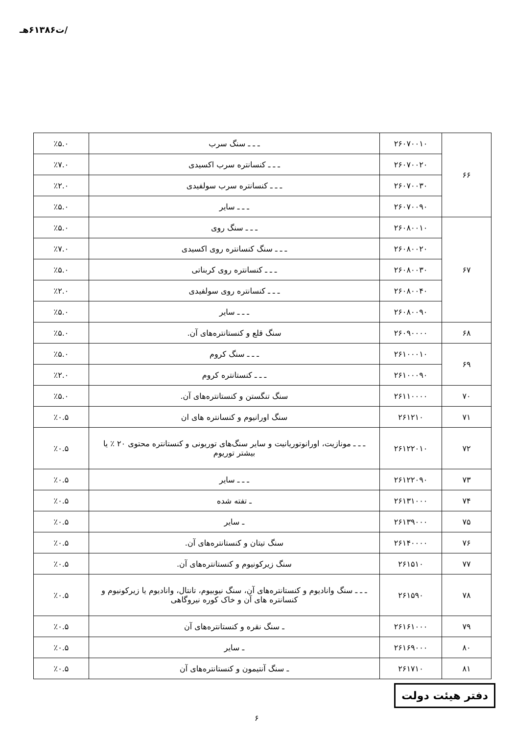/ت۶۱۳۸۶هـ
| ۶۶ | ۲۶۰۷۰۰۱۰ | ـ ـ ـ سنگ سرب | ٪۵.۰ |
| | ۲۶۰۷۰۰۲۰ | ـ ـ ـ کنسانتره سرب اکسیدی | ٪۷.۰ |
| | ۲۶۰۷۰۰۳۰ | ـ ـ ـ کنسانتره سرب سولفیدی | ٪۲.۰ |
| | ۲۶۰۷۰۰۹۰ | ـ ـ ـ سایر | ٪۵.۰ |
| ۶۷ | ۲۶۰۸۰۰۱۰ | ـ ـ ـ سنگ روی | ٪۵.۰ |
| | ۲۶۰۸۰۰۲۰ | ـ ـ ـ سنگ کنسانتره روی اکسیدی | ٪۷.۰ |
| | ۲۶۰۸۰۰۳۰ | ـ ـ ـ کنسانتره روی کربناتی | ٪۵.۰ |
| | ۲۶۰۸۰۰۴۰ | ـ ـ ـ کنسانتره روی سولفیدی | ٪۲.۰ |
| | ۲۶۰۸۰۰۹۰ | ـ ـ ـ سایر | ٪۵.۰ |
| ۶۸ | ۲۶۰۹۰۰۰۰ | سنگ قلع و کنستانتره‌های آن. | ٪۵.۰ |
| ۶۹ | ۲۶۱۰۰۰۱۰ | ـ ـ ـ سنگ کروم | ٪۵.۰ |
| | ۲۶۱۰۰۰۹۰ | ـ ـ ـ کنستانتره کروم | ٪۲.۰ |
| ۷۰ | ۲۶۱۱۰۰۰۰ | سنگ تنگستن و کنستانتره‌های آن. | ٪۵.۰ |
| ۷۱ | ۲۶۱۲۱۰ | سنگ اورانیوم و کنسانتره های ان | ٪۰.۵ |
| ۷۲ | ۲۶۱۲۲۰۱۰ | ـ ـ ـ مونازیت، اورانوتوریانیت و سایر سنگ‌های توریونی و کنستانتره محتوی ۲۰ ٪ یا بیشتر توریوم | ٪۰.۵ |
| ۷۳ | ۲۶۱۲۲۰۹۰ | ـ ـ ـ سایر | ٪۰.۵ |
| ۷۴ | ۲۶۱۳۱۰۰۰ | ـ تفته شده | ٪۰.۵ |
| ۷۵ | ۲۶۱۳۹۰۰۰ | ـ سایر | ٪۰.۵ |
| ۷۶ | ۲۶۱۴۰۰۰۰ | سنگ تیتان و کنستانتره‌های آن. | ٪۰.۵ |
| ۷۷ | ۲۶۱۵۱۰ | سنگ زیرکونیوم و کنستانتره‌های آن. | ٪۰.۵ |
| ۷۸ | ۲۶۱۵۹۰ | ـ ـ ـ سنگ وانادیوم و کنستانتره‌های آن، سنگ نیوبیوم، تانتال، وانادیوم یا زیرکونیوم و کنسانتره های آن و خاک کوره نیروگاهی | ٪۰.۵ |
| ۷۹ | ۲۶۱۶۱۰۰۰ | ـ سنگ نقره و کنستانتره‌های آن | ٪۰.۵ |
| ۸۰ | ۲۶۱۶۹۰۰۰ | ـ سایر | ٪۰.۵ |
| ۸۱ | ۲۶۱۷۱۰ | ـ سنگ آنتیمون و کنستانتره‌های آن | ٪۰.۵ |
دفتر هیئت دولت
۶